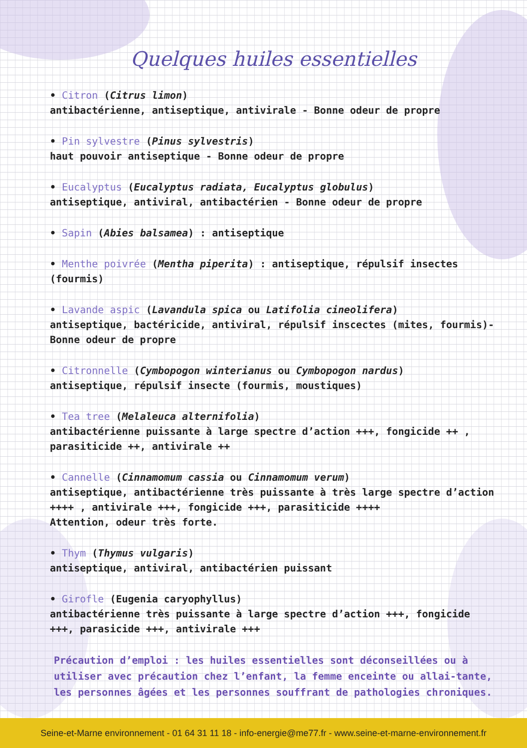Quelques huiles essentielles
• Citron (Citrus limon)
antibactérienne, antiseptique, antivirale - Bonne odeur de propre
• Pin sylvestre (Pinus sylvestris)
haut pouvoir antiseptique - Bonne odeur de propre
• Eucalyptus (Eucalyptus radiata, Eucalyptus globulus)
antiseptique, antiviral, antibactérien - Bonne odeur de propre
• Sapin (Abies balsamea) : antiseptique
• Menthe poivrée (Mentha piperita) : antiseptique, répulsif insectes (fourmis)
• Lavande aspic (Lavandula spica ou Latifolia cineolifera)
antiseptique, bactéricide, antiviral, répulsif inscectes (mites, fourmis)-Bonne odeur de propre
• Citronnelle (Cymbopogon winterianus ou Cymbopogon nardus)
antiseptique, répulsif insecte (fourmis, moustiques)
• Tea tree (Melaleuca alternifolia)
antibactérienne puissante à large spectre d’action +++, fongicide ++ , parasiticide ++, antivirale ++
• Cannelle (Cinnamomum cassia ou Cinnamomum verum)
antiseptique, antibactérienne très puissante à très large spectre d’action ++++ , antivirale +++, fongicide +++, parasiticide ++++
Attention, odeur très forte.
• Thym (Thymus vulgaris)
antiseptique, antiviral, antibactérien puissant
• Girofle (Eugenia caryophyllus)
antibactérienne très puissante à large spectre d’action +++, fongicide +++, parasicide +++, antivirale +++
Précaution d’emploi : les huiles essentielles sont déconseillées ou à utiliser avec précaution chez l’enfant, la femme enceinte ou allai-tante, les personnes âgées et les personnes souffrant de pathologies chroniques.
Seine-et-Marne environnement - 01 64 31 11 18 - info-energie@me77.fr - www.seine-et-marne-environnement.fr